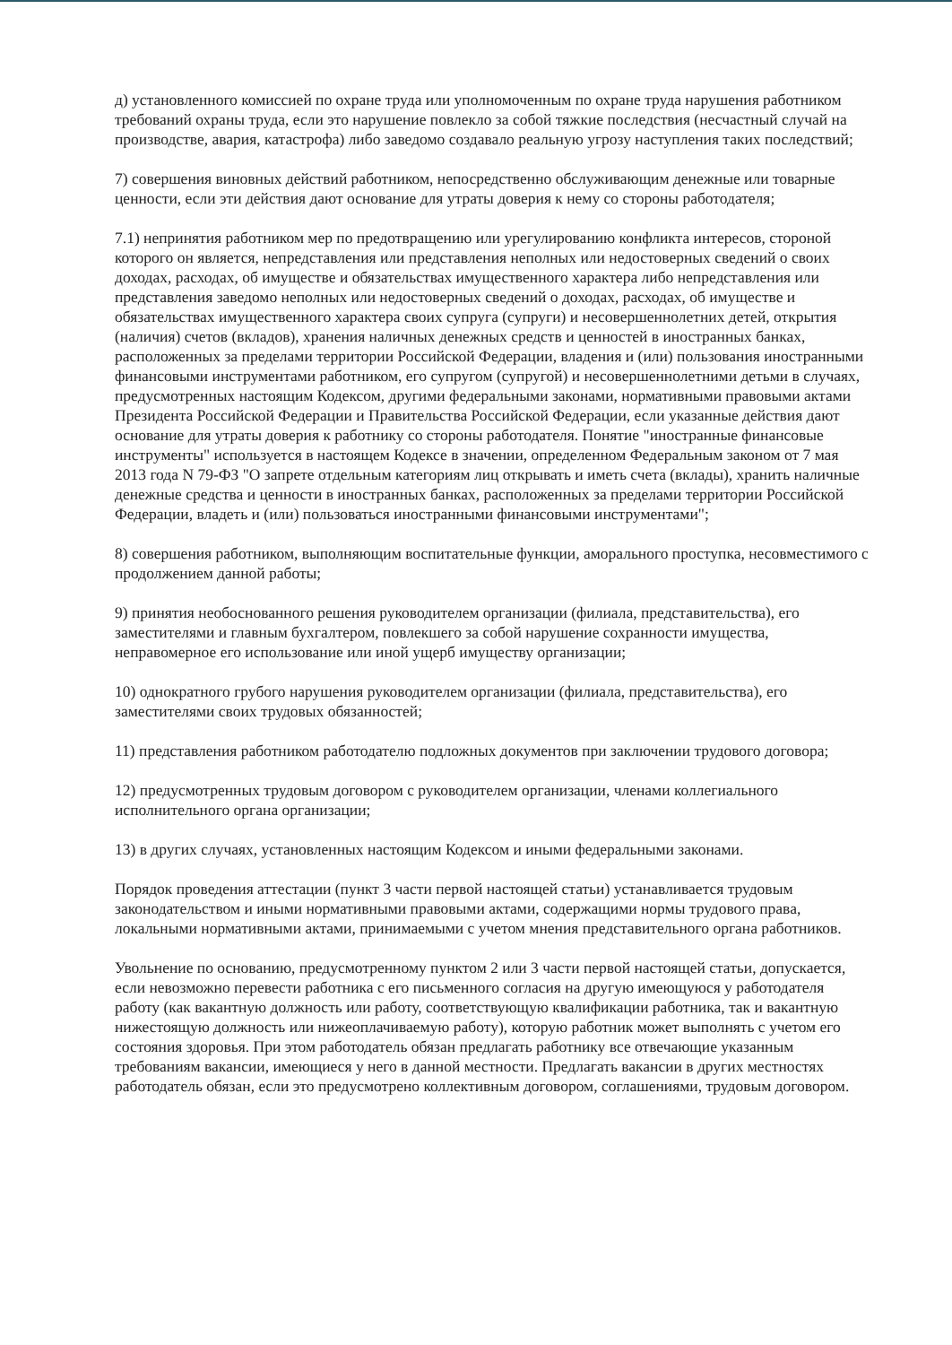д) установленного комиссией по охране труда или уполномоченным по охране труда нарушения работником требований охраны труда, если это нарушение повлекло за собой тяжкие последствия (несчастный случай на производстве, авария, катастрофа) либо заведомо создавало реальную угрозу наступления таких последствий;
7) совершения виновных действий работником, непосредственно обслуживающим денежные или товарные ценности, если эти действия дают основание для утраты доверия к нему со стороны работодателя;
7.1) непринятия работником мер по предотвращению или урегулированию конфликта интересов, стороной которого он является, непредставления или представления неполных или недостоверных сведений о своих доходах, расходах, об имуществе и обязательствах имущественного характера либо непредставления или представления заведомо неполных или недостоверных сведений о доходах, расходах, об имуществе и обязательствах имущественного характера своих супруга (супруги) и несовершеннолетних детей, открытия (наличия) счетов (вкладов), хранения наличных денежных средств и ценностей в иностранных банках, расположенных за пределами территории Российской Федерации, владения и (или) пользования иностранными финансовыми инструментами работником, его супругом (супругой) и несовершеннолетними детьми в случаях, предусмотренных настоящим Кодексом, другими федеральными законами, нормативными правовыми актами Президента Российской Федерации и Правительства Российской Федерации, если указанные действия дают основание для утраты доверия к работнику со стороны работодателя. Понятие "иностранные финансовые инструменты" используется в настоящем Кодексе в значении, определенном Федеральным законом от 7 мая 2013 года N 79-ФЗ "О запрете отдельным категориям лиц открывать и иметь счета (вклады), хранить наличные денежные средства и ценности в иностранных банках, расположенных за пределами территории Российской Федерации, владеть и (или) пользоваться иностранными финансовыми инструментами";
8) совершения работником, выполняющим воспитательные функции, аморального проступка, несовместимого с продолжением данной работы;
9) принятия необоснованного решения руководителем организации (филиала, представительства), его заместителями и главным бухгалтером, повлекшего за собой нарушение сохранности имущества, неправомерное его использование или иной ущерб имуществу организации;
10) однократного грубого нарушения руководителем организации (филиала, представительства), его заместителями своих трудовых обязанностей;
11) представления работником работодателю подложных документов при заключении трудового договора;
12) предусмотренных трудовым договором с руководителем организации, членами коллегиального исполнительного органа организации;
13) в других случаях, установленных настоящим Кодексом и иными федеральными законами.
Порядок проведения аттестации (пункт 3 части первой настоящей статьи) устанавливается трудовым законодательством и иными нормативными правовыми актами, содержащими нормы трудового права, локальными нормативными актами, принимаемыми с учетом мнения представительного органа работников.
Увольнение по основанию, предусмотренному пунктом 2 или 3 части первой настоящей статьи, допускается, если невозможно перевести работника с его письменного согласия на другую имеющуюся у работодателя работу (как вакантную должность или работу, соответствующую квалификации работника, так и вакантную нижестоящую должность или нижеоплачиваемую работу), которую работник может выполнять с учетом его состояния здоровья. При этом работодатель обязан предлагать работнику все отвечающие указанным требованиям вакансии, имеющиеся у него в данной местности. Предлагать вакансии в других местностях работодатель обязан, если это предусмотрено коллективным договором, соглашениями, трудовым договором.